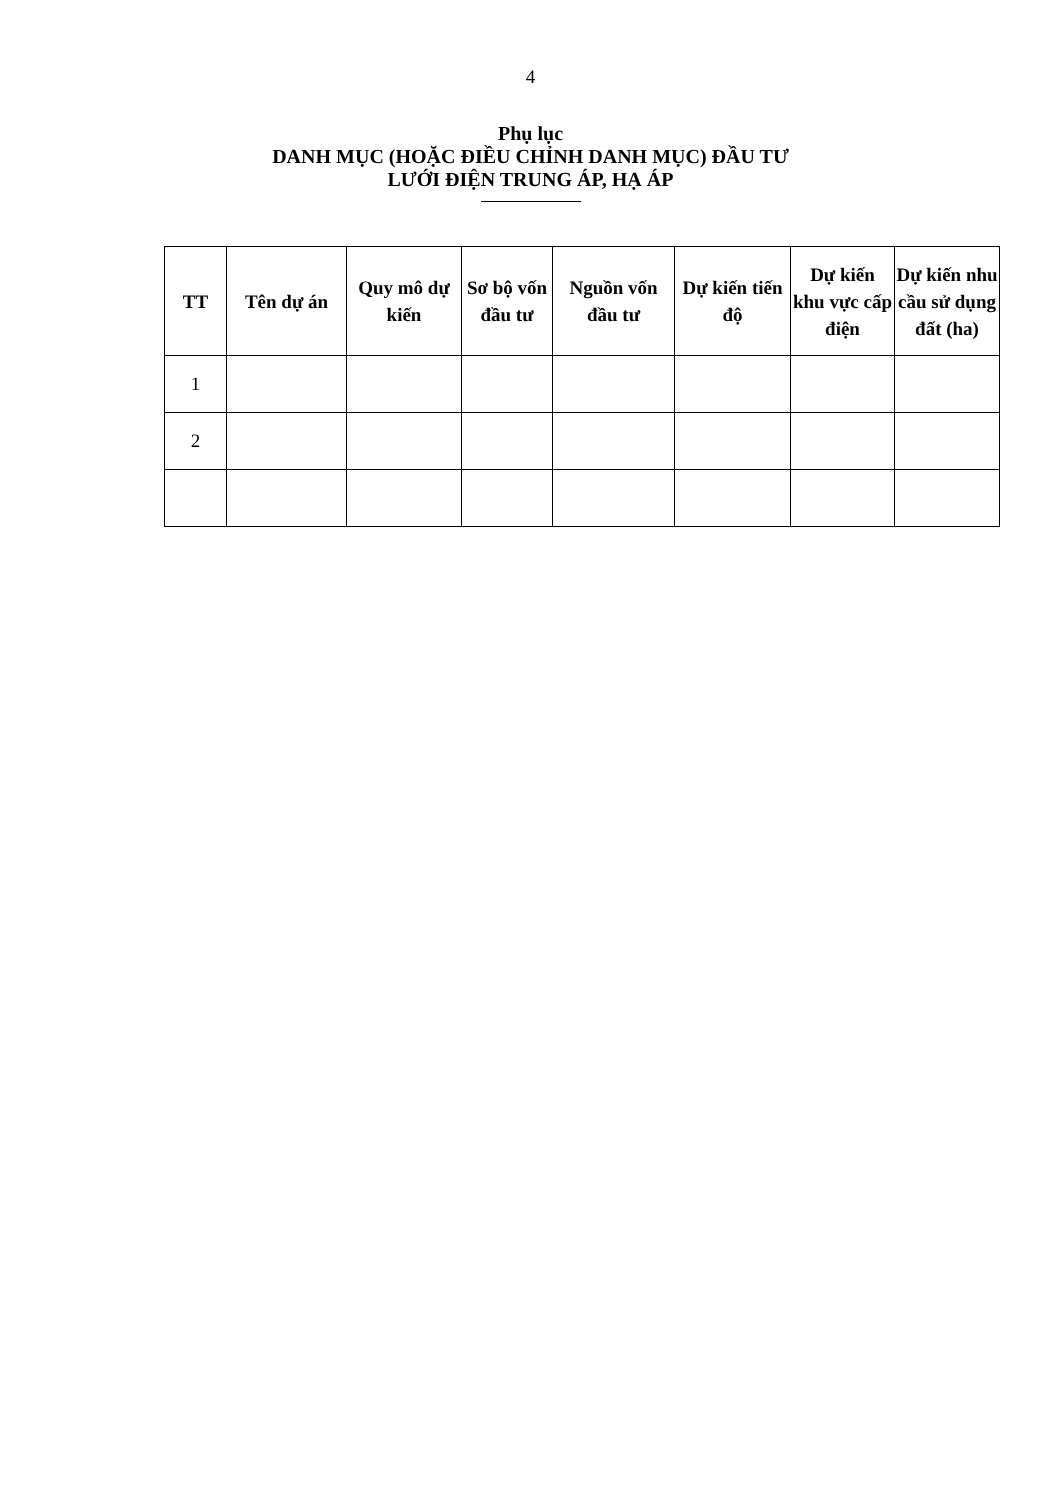4
Phụ lục
DANH MỤC (HOẶC ĐIỀU CHỈNH DANH MỤC) ĐẦU TƯ
LƯỚI ĐIỆN TRUNG ÁP, HẠ ÁP
| TT | Tên dự án | Quy mô dự kiến | Sơ bộ vốn đầu tư | Nguồn vốn đầu tư | Dự kiến tiến độ | Dự kiến khu vực cấp điện | Dự kiến nhu cầu sử dụng đất (ha) |
| --- | --- | --- | --- | --- | --- | --- | --- |
| 1 | | | | | | | |
| 2 | | | | | | | |